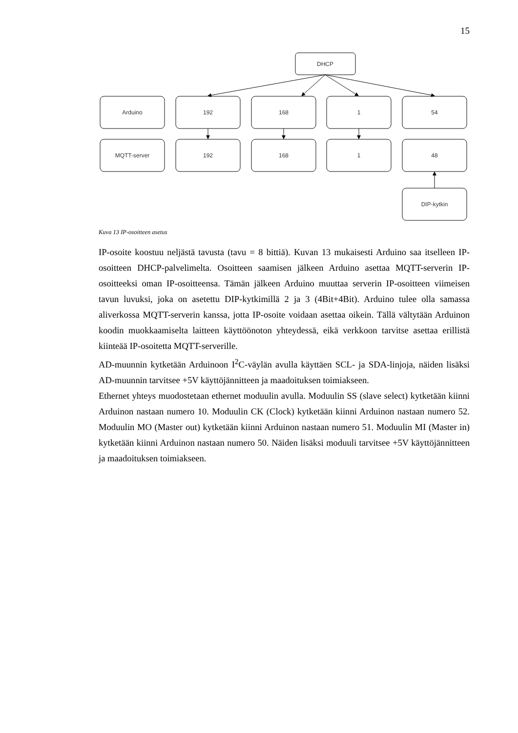15
DHCP
Arduino
192
168
1
54
MQTT-server
192
168
1
48
DIP-kytkin
Kuva 13 IP-osoitteen asetus
IP-osoite koostuu neljästä tavusta (tavu = 8 bittiä). Kuvan 13 mukaisesti Arduino saa itselleen IP-osoitteen DHCP-palvelimelta. Osoitteen saamisen jälkeen Arduino asettaa MQTT-serverin IP-osoitteeksi oman IP-osoitteensa. Tämän jälkeen Arduino muuttaa serverin IP-osoitteen viimeisen tavun luvuksi, joka on asetettu DIP-kytkimillä 2 ja 3 (4Bit+4Bit). Arduino tulee olla samassa aliverkossa MQTT-serverin kanssa, jotta IP-osoite voidaan asettaa oikein. Tällä vältytään Arduinon koodin muokkaamiselta laitteen käyttöönoton yhteydessä, eikä verkkoon tarvitse asettaa erillistä kiinteää IP-osoitetta MQTT-serverille.
AD-muunnin kytketään Arduinoon I<sup>2</sup>C-väylän avulla käyttäen SCL- ja SDA-linjoja, näiden lisäksi AD-muunnin tarvitsee +5V käyttöjännitteen ja maadoituksen toimiakseen.
Ethernet yhteys muodostetaan ethernet moduulin avulla. Moduulin SS (slave select) kytketään kiinni Arduinon nastaan numero 10. Moduulin CK (Clock) kytketään kiinni Arduinon nastaan numero 52. Moduulin MO (Master out) kytketään kiinni Arduinon nastaan numero 51. Moduulin MI (Master in) kytketään kiinni Arduinon nastaan numero 50. Näiden lisäksi moduuli tarvitsee +5V käyttöjännitteen ja maadoituksen toimiakseen.